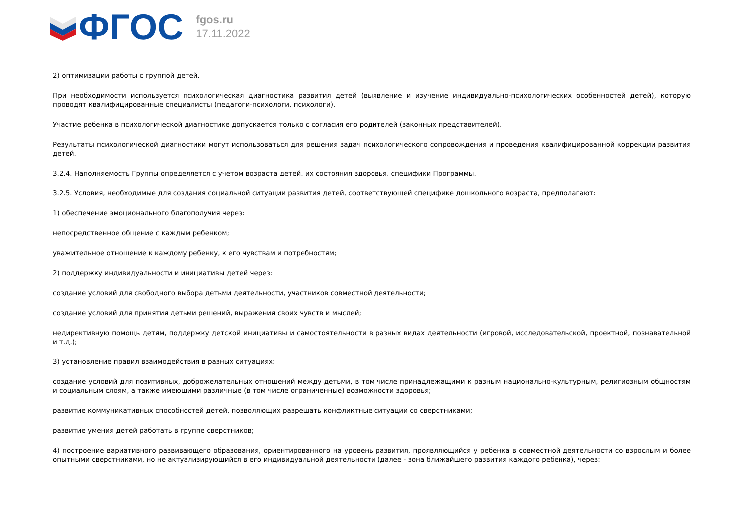ФГОС
fgos.ru
17.11.2022
2) оптимизации работы с группой детей.
При необходимости используется психологическая диагностика развития детей (выявление и изучение индивидуально-психологических особенностей детей), которую проводят квалифицированные специалисты (педагоги-психологи, психологи).
Участие ребенка в психологической диагностике допускается только с согласия его родителей (законных представителей).
Результаты психологической диагностики могут использоваться для решения задач психологического сопровождения и проведения квалифицированной коррекции развития детей.
3.2.4. Наполняемость Группы определяется с учетом возраста детей, их состояния здоровья, специфики Программы.
3.2.5. Условия, необходимые для создания социальной ситуации развития детей, соответствующей специфике дошкольного возраста, предполагают:
1) обеспечение эмоционального благополучия через:
непосредственное общение с каждым ребенком;
уважительное отношение к каждому ребенку, к его чувствам и потребностям;
2) поддержку индивидуальности и инициативы детей через:
создание условий для свободного выбора детьми деятельности, участников совместной деятельности;
создание условий для принятия детьми решений, выражения своих чувств и мыслей;
недирективную помощь детям, поддержку детской инициативы и самостоятельности в разных видах деятельности (игровой, исследовательской, проектной, познавательной и т.д.);
3) установление правил взаимодействия в разных ситуациях:
создание условий для позитивных, доброжелательных отношений между детьми, в том числе принадлежащими к разным национально-культурным, религиозным общностям и социальным слоям, а также имеющими различные (в том числе ограниченные) возможности здоровья;
развитие коммуникативных способностей детей, позволяющих разрешать конфликтные ситуации со сверстниками;
развитие умения детей работать в группе сверстников;
4) построение вариативного развивающего образования, ориентированного на уровень развития, проявляющийся у ребенка в совместной деятельности со взрослым и более опытными сверстниками, но не актуализирующийся в его индивидуальной деятельности (далее - зона ближайшего развития каждого ребенка), через: